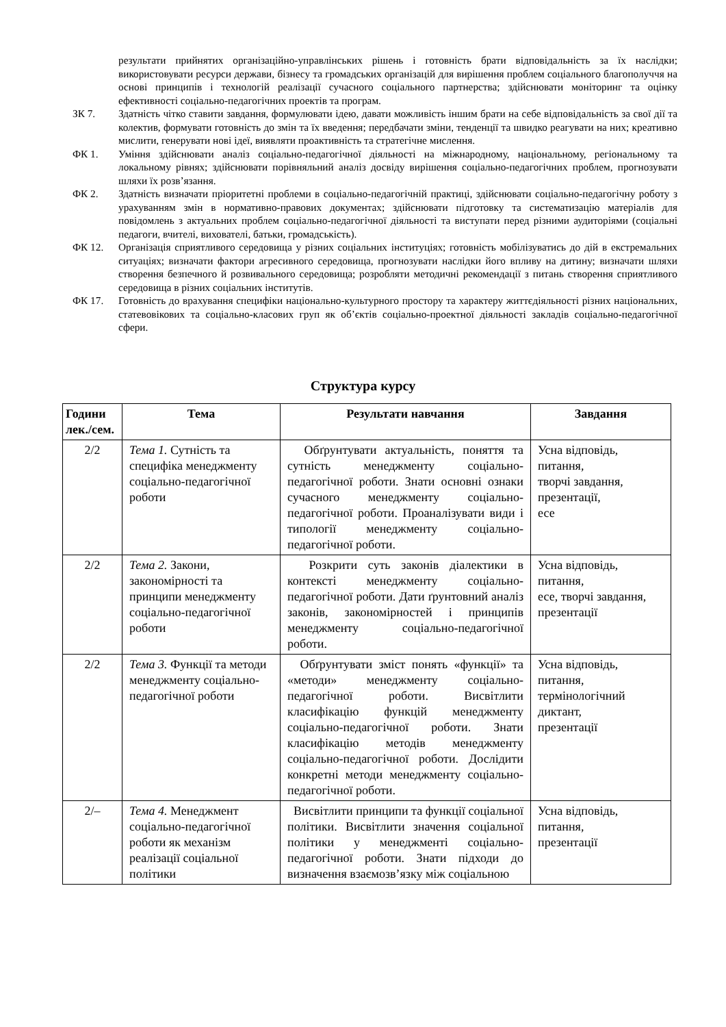результати прийнятих організаційно-управлінських рішень і готовність брати відповідальність за їх наслідки; використовувати ресурси держави, бізнесу та громадських організацій для вирішення проблем соціального благополуччя на основі принципів і технологій реалізації сучасного соціального партнерства; здійснювати моніторинг та оцінку ефективності соціально-педагогічних проектів та програм.
ЗК 7. Здатність чітко ставити завдання, формулювати ідею, давати можливість іншим брати на себе відповідальність за свої дії та колектив, формувати готовність до змін та їх введення; передбачати зміни, тенденції та швидко реагувати на них; креативно мислити, генерувати нові ідеї, виявляти проактивність та стратегічне мислення.
ФК 1. Уміння здійснювати аналіз соціально-педагогічної діяльності на міжнародному, національному, регіональному та локальному рівнях; здійснювати порівняльний аналіз досвіду вирішення соціально-педагогічних проблем, прогнозувати шляхи їх розв’язання.
ФК 2. Здатність визначати пріоритетні проблеми в соціально-педагогічній практиці, здійснювати соціально-педагогічну роботу з урахуванням змін в нормативно-правових документах; здійснювати підготовку та систематизацію матеріалів для повідомлень з актуальних проблем соціально-педагогічної діяльності та виступати перед різними аудиторіями (соціальні педагоги, вчителі, вихователі, батьки, громадськість).
ФК 12. Організація сприятливого середовища у різних соціальних інституціях; готовність мобілізуватись до дій в екстремальних ситуаціях; визначати фактори агресивного середовища, прогнозувати наслідки його впливу на дитину; визначати шляхи створення безпечного й розвивального середовища; розробляти методичні рекомендації з питань створення сприятливого середовища в різних соціальних інститутів.
ФК 17. Готовність до врахування специфіки національно-культурного простору та характеру життєдіяльності різних національних, статевовікових та соціально-класових груп як об’єктів соціально-проектної діяльності закладів соціально-педагогічної сфери.
Структура курсу
| Години лек./сем. | Тема | Результати навчання | Завдання |
| --- | --- | --- | --- |
| 2/2 | Тема 1. Сутність та специфіка менеджменту соціально-педагогічної роботи | Обґрунтувати актуальність, поняття та сутність менеджменту соціально-педагогічної роботи. Знати основні ознаки сучасного менеджменту соціально-педагогічної роботи. Проаналізувати види і типології менеджменту соціально-педагогічної роботи. | Усна відповідь, питання, творчі завдання, презентації, есе |
| 2/2 | Тема 2. Закони, закономірності та принципи менеджменту соціально-педагогічної роботи | Розкрити суть законів діалектики в контексті менеджменту соціально-педагогічної роботи. Дати ґрунтовний аналіз законів, закономірностей і принципів менеджменту соціально-педагогічної роботи. | Усна відповідь, питання, есе, творчі завдання, презентації |
| 2/2 | Тема 3. Функції та методи менеджменту соціально-педагогічної роботи | Обґрунтувати зміст понять «функції» та «методи» менеджменту соціально-педагогічної роботи. Висвітлити класифікацію функцій менеджменту соціально-педагогічної роботи. Знати класифікацію методів менеджменту соціально-педагогічної роботи. Дослідити конкретні методи менеджменту соціально-педагогічної роботи. | Усна відповідь, питання, термінологічний диктант, презентації |
| 2/– | Тема 4. Менеджмент соціально-педагогічної роботи як механізм реалізації соціальної політики | Висвітлити принципи та функції соціальної політики. Висвітлити значення соціальної політики у менеджменті соціально-педагогічної роботи. Знати підходи до визначення взаємозв’язку між соціальною | Усна відповідь, питання, презентації |